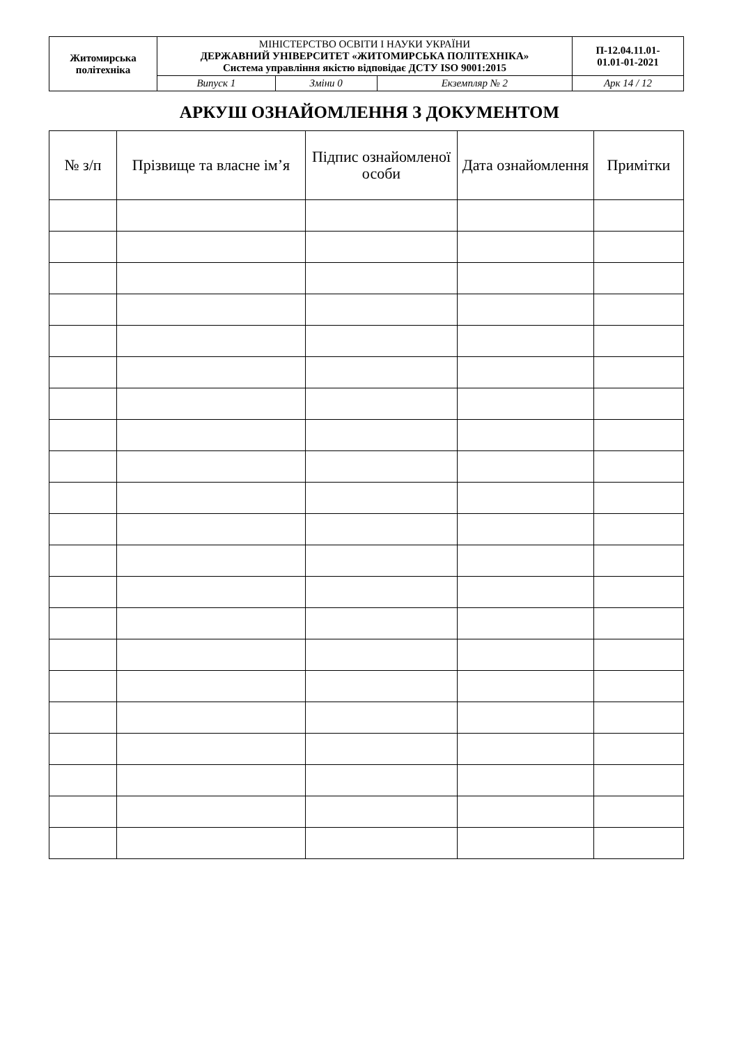| Житомирська політехніка | МІНІСТЕРСТВО ОСВІТИ І НАУКИ УКРАЇНИ ДЕРЖАВНИЙ УНІВЕРСИТЕТ «ЖИТОМИРСЬКА ПОЛІТЕХНІКА» Система управління якістю відповідає ДСТУ ISO 9001:2015 | | | П-12.04.11.01- 01.01-01-2021 |
| | Випуск 1 | Зміни 0 | Екземпляр № 2 | Арк 14 / 12 |
АРКУШ ОЗНАЙОМЛЕННЯ З ДОКУМЕНТОМ
| № з/п | Прізвище та власне ім’я | Підпис ознайомленої особи | Дата ознайомлення | Примітки |
| --- | --- | --- | --- | --- |